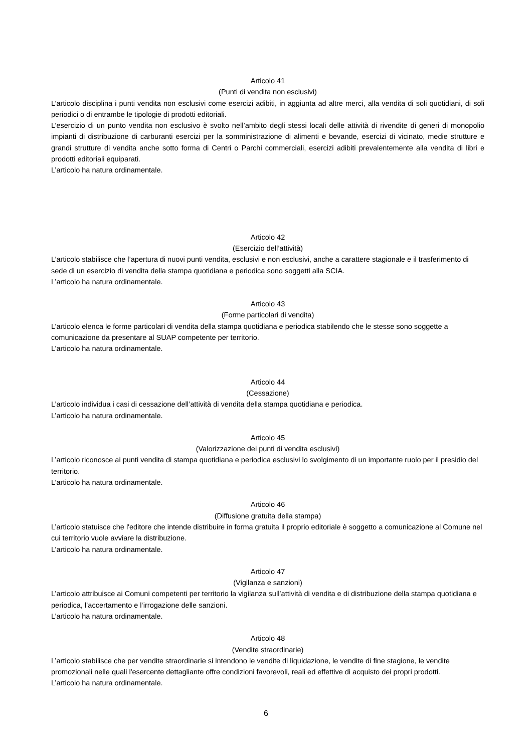Articolo 41
(Punti di vendita non esclusivi)
L’articolo disciplina i punti vendita non esclusivi come esercizi adibiti, in aggiunta ad altre merci, alla vendita di soli quotidiani, di soli periodici o di entrambe le tipologie di prodotti editoriali.
L’esercizio di un punto vendita non esclusivo è svolto nell’ambito degli stessi locali delle attività di rivendite di generi di monopolio impianti di distribuzione di carburanti esercizi per la somministrazione di alimenti e bevande, esercizi di vicinato, medie strutture e grandi strutture di vendita anche sotto forma di Centri o Parchi commerciali, esercizi adibiti prevalentemente alla vendita di libri e prodotti editoriali equiparati.
L’articolo ha natura ordinamentale.
Articolo 42
(Esercizio dell’attività)
L’articolo stabilisce che l’apertura di nuovi punti vendita, esclusivi e non esclusivi, anche a carattere stagionale e il trasferimento di sede di un esercizio di vendita della stampa quotidiana e periodica sono soggetti alla SCIA.
L’articolo ha natura ordinamentale.
Articolo 43
(Forme particolari di vendita)
L’articolo elenca le forme particolari di vendita della stampa quotidiana e periodica stabilendo che le stesse sono soggette a comunicazione da presentare al SUAP competente per territorio.
L’articolo ha natura ordinamentale.
Articolo 44
(Cessazione)
L’articolo individua i casi di cessazione dell’attività di vendita della stampa quotidiana e periodica.
L’articolo ha natura ordinamentale.
Articolo 45
(Valorizzazione dei punti di vendita esclusivi)
L’articolo riconosce ai punti vendita di stampa quotidiana e periodica esclusivi lo svolgimento di un importante ruolo per il presidio del territorio.
L’articolo ha natura ordinamentale.
Articolo 46
(Diffusione gratuita della stampa)
L’articolo statuisce che l'editore che intende distribuire in forma gratuita il proprio editoriale è soggetto a comunicazione al Comune nel cui territorio vuole avviare la distribuzione.
L’articolo ha natura ordinamentale.
Articolo 47
(Vigilanza e sanzioni)
L’articolo attribuisce ai Comuni competenti per territorio la vigilanza sull’attività di vendita e di distribuzione della stampa quotidiana e periodica, l’accertamento e l‘irrogazione delle sanzioni.
L’articolo ha natura ordinamentale.
Articolo 48
(Vendite straordinarie)
L’articolo stabilisce che per vendite straordinarie si intendono le vendite di liquidazione, le vendite di fine stagione, le vendite promozionali nelle quali l'esercente dettagliante offre condizioni favorevoli, reali ed effettive di acquisto dei propri prodotti.
L’articolo ha natura ordinamentale.
6